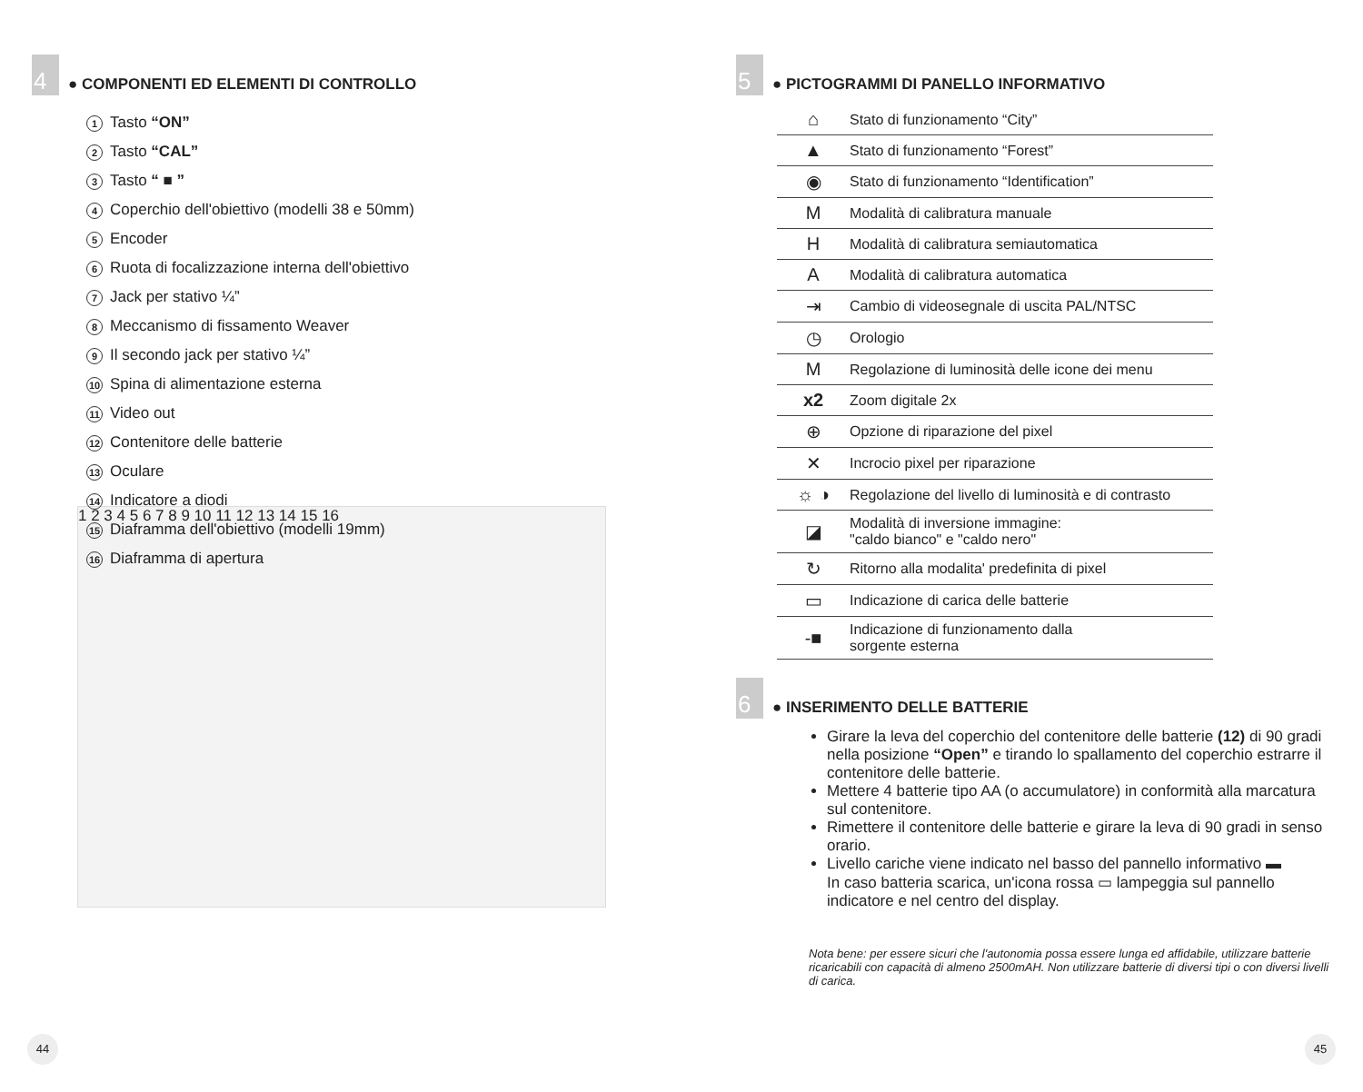4 ● COMPONENTI ED ELEMENTI DI CONTROLLO
1 Tasto “ON”
2 Tasto “CAL”
3 Tasto “ ■ ”
4 Coperchio dell'obiettivo (modelli 38 e 50mm)
5 Encoder
6 Ruota di focalizzazione interna dell'obiettivo
7 Jack per stativo ¼”
8 Meccanismo di fissamento Weaver
9 Il secondo jack per stativo ¼”
10 Spina di alimentazione esterna
11 Video out
12 Contenitore delle batterie
13 Oculare
14 Indicatore a diodi
15 Diaframma dell'obiettivo (modelli 19mm)
16 Diaframma di apertura
1 2 3 4 5 6 7 8 9 10 11 12 13 14 15 16
44
5 ● PICTOGRAMMI DI PANELLO INFORMATIVO
| ⌂ | Stato di funzionamento “City” |
| ▲ | Stato di funzionamento “Forest” |
| ◉ | Stato di funzionamento “Identification” |
| M | Modalità di calibratura manuale |
| H | Modalità di calibratura semiautomatica |
| A | Modalità di calibratura automatica |
| ⇥ | Cambio di videosegnale di uscita PAL/NTSC |
| ◷ | Orologio |
| M | Regolazione di luminosità delle icone dei menu |
| x2 | Zoom digitale 2x |
| ⊕ | Opzione di riparazione del pixel |
| ✕ | Incrocio pixel per riparazione |
| ☼ ◑ | Regolazione del livello di luminosità e di contrasto |
| ◪ | Modalità di inversione immagine: "caldo bianco" e "caldo nero" |
| ↻ | Ritorno alla modalita' predefinita di pixel |
| ▭ | Indicazione di carica delle batterie |
| -■ | Indicazione di funzionamento dalla sorgente esterna |
6 ● INSERIMENTO DELLE BATTERIE
Girare la leva del coperchio del contenitore delle batterie (12) di 90 gradi nella posizione “Open” e tirando lo spallamento del coperchio estrarre il contenitore delle batterie.
Mettere 4 batterie tipo AA (o accumulatore) in conformità alla marcatura sul contenitore.
Rimettere il contenitore delle batterie e girare la leva di 90 gradi in senso orario.
Livello cariche viene indicato nel basso del pannello informativo ▬
In caso batteria scarica, un'icona rossa ▭ lampeggia sul pannello indicatore e nel centro del display.
Nota bene: per essere sicuri che l'autonomia possa essere lunga ed affidabile, utilizzare batterie ricaricabili con capacità di almeno 2500mAH. Non utilizzare batterie di diversi tipi o con diversi livelli di carica.
45